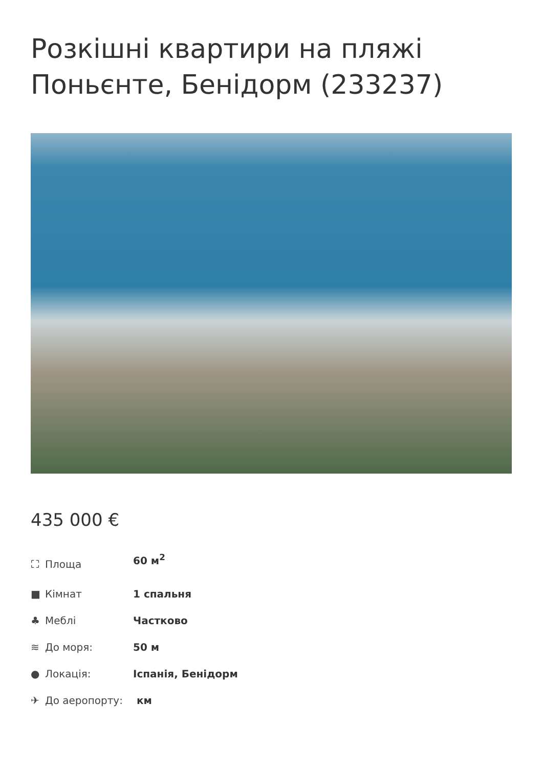Розкішні квартири на пляжі Поньєнте, Бенідорм (233237)
435 000 €
| ⛶ Площа | 60 м<sup>2</sup> |
| ■ Кімнат | 1 спальня |
| ♣ Меблі | Частково |
| ≋ До моря: | 50 м |
| ● Локація: | Іспанія, Бенідорм |
| ✈ До аеропорту: | км |